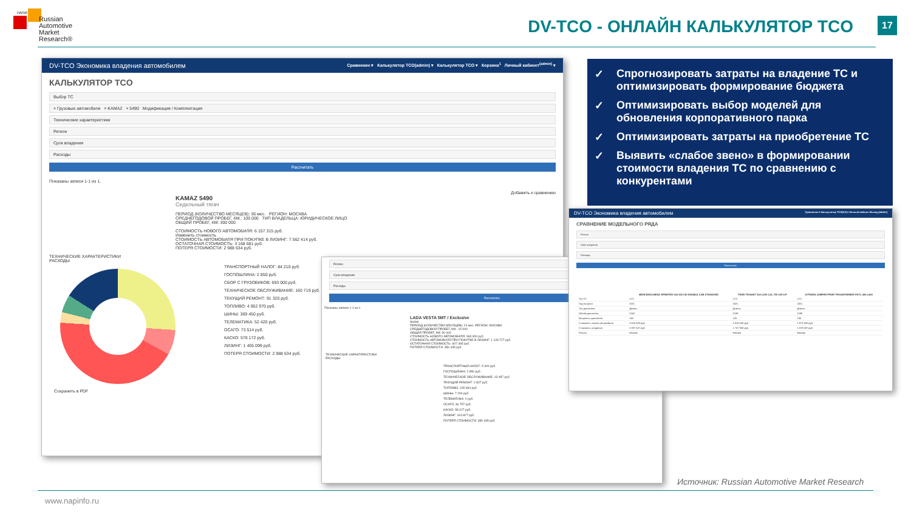НАПИ
Russian
Automotive
Market
Research®
DV-TCO - ОНЛАЙН КАЛЬКУЛЯТОР TCO
17
DV-TCO Экономика владения автомобилем Сравнение ▾ Калькулятор TCO(admin) ▾ Калькулятор TCO ▾ Корзина<sup>1</sup> Личный кабинет<sup>(admin)</sup> ▾
КАЛЬКУЛЯТОР TCO
Выбор ТС
× Грузовые автомобили × KAMAZ × 5490 Модификация / Комплектация
Технические характеристики
Регион
Срок владения
Расходы
Рассчитать
Показаны записи 1-1 из 1.
Добавить к сравнению
KAMAZ 5490
Седельный тягач
ПЕРИОД (КОЛИЧЕСТВО МЕСЯЦЕВ): 36 мес. РЕГИОН: МОСКВА
СРЕДНЕГОДОВОЙ ПРОБЕГ, КМ.: 100 000 ТИП ВЛАДЕЛЬЦА: ЮРИДИЧЕСКОЕ ЛИЦО
ОБЩИЙ ПРОБЕГ, КМ: 300 000
СТОИМОСТЬ НОВОГО АВТОМОБИЛЯ: 6 157 315 руб.
Изменить стоимость
СТОИМОСТЬ АВТОМОБИЛЯ ПРИ ПОКУПКЕ В ЛИЗИНГ: 7 562 414 руб.
ОСТАТОЧНАЯ СТОИМОСТЬ: 3 168 681 руб.
ПОТЕРЯ СТОИМОСТИ: 2 988 634 руб.
ТЕХНИЧЕСКИЕ ХАРАКТЕРИСТИКИ
РАСХОДЫ
ТРАНСПОРТНЫЙ НАЛОГ: 84 210 руб.
ГОСПОШЛИНА: 2 850 руб.
СБОР С ГРУЗОВИКОВ: 693 000 руб.
ТЕХНИЧЕСКОЕ ОБСЛУЖИВАНИЕ: 160 719 руб.
ТЕКУЩИЙ РЕМОНТ: 91 320 руб.
ТОПЛИВО: 4 952 970 руб.
ШИНЫ: 369 450 руб.
ТЕЛЕМАТИКА: 52 420 руб.
ОСАГО: 73 514 руб.
КАСКО: 578 172 руб.
ЛИЗИНГ: 1 405 099 руб.
ПОТЕРЯ СТОИМОСТИ: 2 988 634 руб.
Сохранить в PDF
Регион
Срок владения
Расходы
Рассчитать
Показаны записи 1-1 из 1.
LADA VESTA 5MT / Exclusive
Sedan
ПЕРИОД (КОЛИЧЕСТВО МЕСЯЦЕВ): 24 мес. РЕГИОН: МОСКВА
СРЕДНЕГОДОВОЙ ПРОБЕГ, КМ.: 15 000
ОБЩИЙ ПРОБЕГ, КМ: 30 000
СТОИМОСТЬ НОВОГО АВТОМОБИЛЯ: 963 900 руб.
СТОИМОСТЬ АВТОМОБИЛЯ ПРИ ПОКУПКЕ В ЛИЗИНГ: 1 128 727 руб.
ОСТАТОЧНАЯ СТОИМОСТЬ: 607 465 руб.
ПОТЕРЯ СТОИМОСТИ: 356 435 руб.
ТЕХНИЧЕСКИЕ ХАРАКТЕРИСТИКИ
РАСХОДЫ
ТРАНСПОРТНЫЙ НАЛОГ: 5 300 руб.
ГОСПОШЛИНА: 2 850 руб.
ТЕХНИЧЕСКОЕ ОБСЛУЖИВАНИЕ: 13 487 руб.
ТЕКУЩИЙ РЕМОНТ: 2 807 руб.
ТОПЛИВО: 105 694 руб.
ШИНЫ: 7 200 руб.
ТЕЛЕМАТИКА: 0 руб.
ОСАГО: 36 757 руб.
КАСКО: 58 027 руб.
ЛИЗИНГ: 164 827 руб.
ПОТЕРЯ СТОИМОСТИ: 356 435 руб.
DV-TCO Экономика владения автомобилем Сравнение ▾ Калькулятор TCO(V2) ▾ Личный кабинет Выход (admin)
СРАВНЕНИЕ МОДЕЛЬНОГО РЯДА
Регион
Срок владения
Расходы
Рассчитать
| | MERCEDES-BENZ SPRINTER 316 316 CDI DOUBLE CAB STANDARD | FORD TRANSIT 310 L3H3 2,2L TDI 125 H.P | CITROEN JUMPER PROFI TRANSFORMER FGTL 440 L4H2 |
| --- | --- | --- | --- |
| Тип ТС | LCV | LCV | LCV |
| Год выпуска | 2021 | 2021 | 2021 |
| Тип двигателя | Дизель | Дизель | Дизель |
| Объём двигателя | 2143 | 2198 | 2198 |
| Мощность двигателя | 163 | 125 | 130 |
| Стоимость нового автомобиля | 3 515 000 руб. | 2 516 000 руб. | 2 873 300 руб. |
| Стоимость владения | 2 097 637 руб. | 1 757 938 руб. | 1 878 087 руб. |
| Регион | Москва | Москва | Москва |
✓ Спрогнозировать затраты на владение ТС и оптимизировать формирование бюджета
✓ Оптимизировать выбор моделей для обновления корпоративного парка
✓ Оптимизировать затраты на приобретение ТС
✓ Выявить «слабое звено» в формировании стоимости владения ТС по сравнению с конкурентами
Источник: Russian Automotive Market Research
www.napinfo.ru